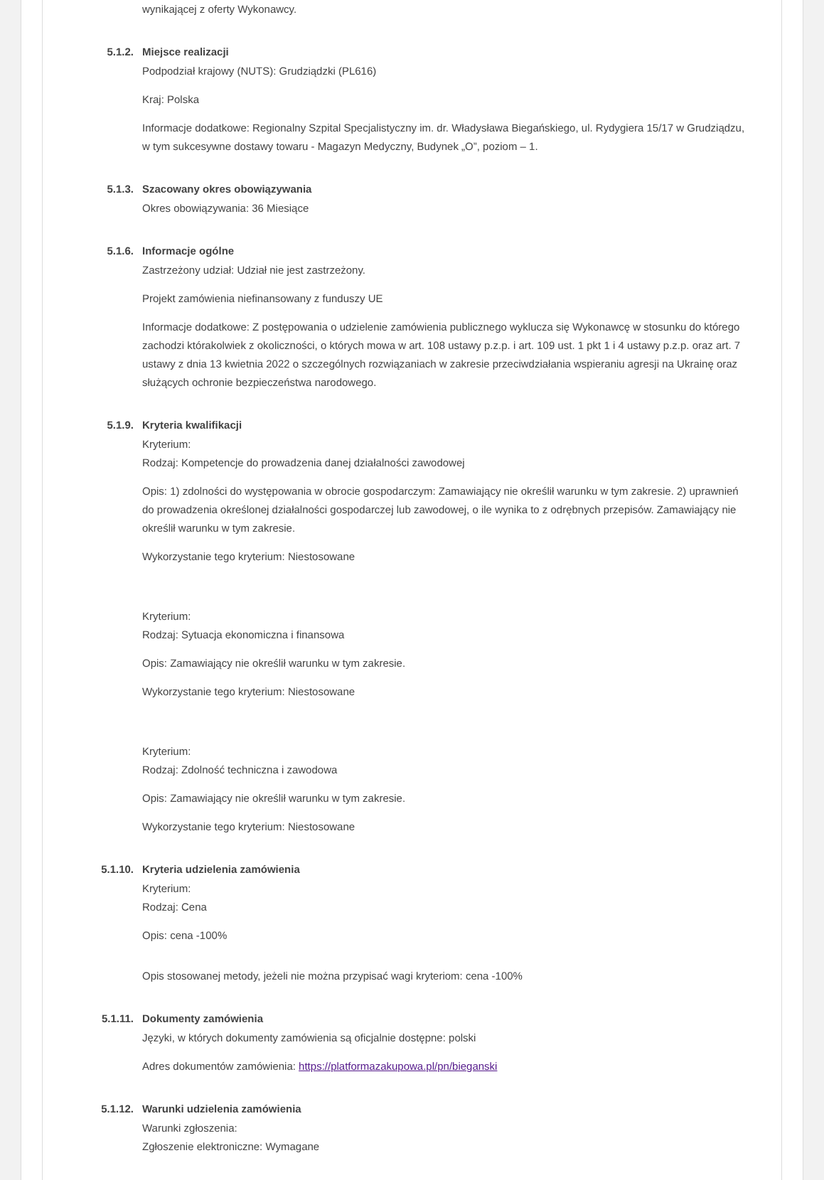wynikającej z oferty Wykonawcy.
5.1.2. Miejsce realizacji
Podpodział krajowy (NUTS): Grudziądzki (PL616)
Kraj: Polska
Informacje dodatkowe: Regionalny Szpital Specjalistyczny im. dr. Władysława Biegańskiego, ul. Rydygiera 15/17 w Grudziądzu, w tym sukcesywne dostawy towaru - Magazyn Medyczny, Budynek „O”, poziom – 1.
5.1.3. Szacowany okres obowiązywania
Okres obowiązywania: 36 Miesiące
5.1.6. Informacje ogólne
Zastrzeżony udział: Udział nie jest zastrzeżony.
Projekt zamówienia niefinansowany z funduszy UE
Informacje dodatkowe: Z postępowania o udzielenie zamówienia publicznego wyklucza się Wykonawcę w stosunku do którego zachodzi którakolwiek z okoliczności, o których mowa w art. 108 ustawy p.z.p. i art. 109 ust. 1 pkt 1 i 4 ustawy p.z.p. oraz art. 7 ustawy z dnia 13 kwietnia 2022 o szczególnych rozwiązaniach w zakresie przeciwdziałania wspieraniu agresji na Ukrainę oraz służących ochronie bezpieczeństwa narodowego.
5.1.9. Kryteria kwalifikacji
Kryterium:
Rodzaj: Kompetencje do prowadzenia danej działalności zawodowej
Opis: 1) zdolności do występowania w obrocie gospodarczym: Zamawiający nie określił warunku w tym zakresie. 2) uprawnień do prowadzenia określonej działalności gospodarczej lub zawodowej, o ile wynika to z odrębnych przepisów. Zamawiający nie określił warunku w tym zakresie.
Wykorzystanie tego kryterium: Niestosowane
Kryterium:
Rodzaj: Sytuacja ekonomiczna i finansowa
Opis: Zamawiający nie określił warunku w tym zakresie.
Wykorzystanie tego kryterium: Niestosowane
Kryterium:
Rodzaj: Zdolność techniczna i zawodowa
Opis: Zamawiający nie określił warunku w tym zakresie.
Wykorzystanie tego kryterium: Niestosowane
5.1.10. Kryteria udzielenia zamówienia
Kryterium:
Rodzaj: Cena
Opis: cena -100%
Opis stosowanej metody, jeżeli nie można przypisać wagi kryteriom: cena -100%
5.1.11. Dokumenty zamówienia
Języki, w których dokumenty zamówienia są oficjalnie dostępne: polski
Adres dokumentów zamówienia: https://platformazakupowa.pl/pn/bieganski
5.1.12. Warunki udzielenia zamówienia
Warunki zgłoszenia:
Zgłoszenie elektroniczne: Wymagane